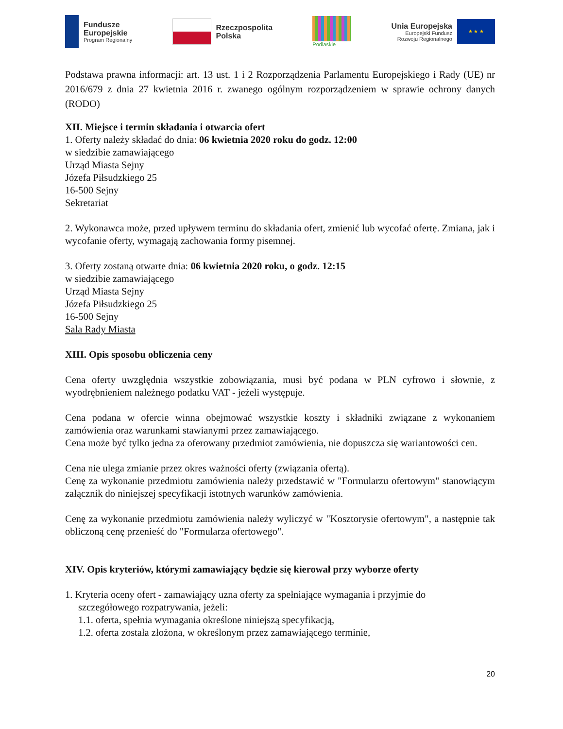Fundusze
Europejskie
Program Regionalny
Rzeczpospolita
Polska
Podlaskie
Unia Europejska
Europejski Fundusz
Rozwoju Regionalnego
★ ★ ★
Podstawa prawna informacji: art. 13 ust. 1 i 2 Rozporządzenia Parlamentu Europejskiego i Rady (UE) nr 2016/679 z dnia 27 kwietnia 2016 r. zwanego ogólnym rozporządzeniem w sprawie ochrony danych (RODO)
XII. Miejsce i termin składania i otwarcia ofert
1. Oferty należy składać do dnia: 06 kwietnia 2020 roku do godz. 12:00
w siedzibie zamawiającego
Urząd Miasta Sejny
Józefa Piłsudzkiego 25
16-500 Sejny
Sekretariat
2. Wykonawca może, przed upływem terminu do składania ofert, zmienić lub wycofać ofertę. Zmiana, jak i wycofanie oferty, wymagają zachowania formy pisemnej.
3. Oferty zostaną otwarte dnia: 06 kwietnia 2020 roku, o godz. 12:15
w siedzibie zamawiającego
Urząd Miasta Sejny
Józefa Piłsudzkiego 25
16-500 Sejny
Sala Rady Miasta
XIII. Opis sposobu obliczenia ceny
Cena oferty uwzględnia wszystkie zobowiązania, musi być podana w PLN cyfrowo i słownie, z wyodrębnieniem należnego podatku VAT - jeżeli występuje.
Cena podana w ofercie winna obejmować wszystkie koszty i składniki związane z wykonaniem zamówienia oraz warunkami stawianymi przez zamawiającego.
Cena może być tylko jedna za oferowany przedmiot zamówienia, nie dopuszcza się wariantowości cen.
Cena nie ulega zmianie przez okres ważności oferty (związania ofertą).
Cenę za wykonanie przedmiotu zamówienia należy przedstawić w "Formularzu ofertowym" stanowiącym załącznik do niniejszej specyfikacji istotnych warunków zamówienia.
Cenę za wykonanie przedmiotu zamówienia należy wyliczyć w "Kosztorysie ofertowym", a następnie tak obliczoną cenę przenieść do "Formularza ofertowego".
XIV. Opis kryteriów, którymi zamawiający będzie się kierował przy wyborze oferty
1. Kryteria oceny ofert - zamawiający uzna oferty za spełniające wymagania i przyjmie do
szczegółowego rozpatrywania, jeżeli:
1.1. oferta, spełnia wymagania określone niniejszą specyfikacją,
1.2. oferta została złożona, w określonym przez zamawiającego terminie,
20